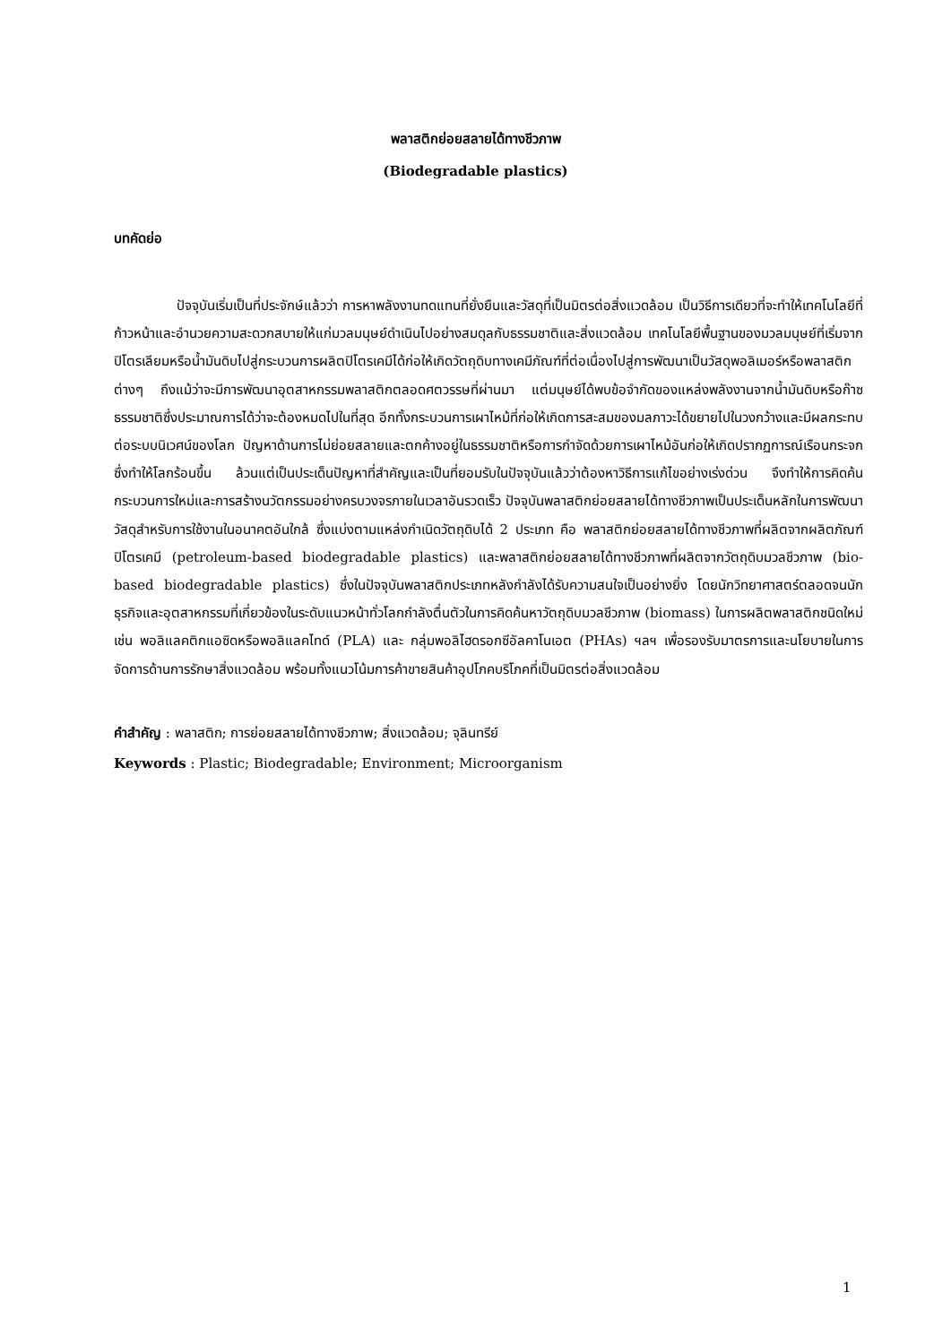พลาสติกย่อยสลายได้ทางชีวภาพ
(Biodegradable plastics)
บทคัดย่อ
ปัจจุบันเริ่มเป็นที่ประจักษ์แล้วว่า การหาพลังงานทดแทนที่ยั่งยืนและวัสดุที่เป็นมิตรต่อสิ่งแวดล้อม เป็นวิธีการเดียวที่จะทำให้เทคโนโลยีที่ก้าวหน้าและอำนวยความสะดวกสบายให้แก่มวลมนุษย์ดำเนินไปอย่างสมดุลกับธรรมชาติและสิ่งแวดล้อม เทคโนโลยีพื้นฐานของมวลมนุษย์ที่เริ่มจากปิโตรเลียมหรือน้ำมันดิบไปสู่กระบวนการผลิตปิโตรเคมีได้ก่อให้เกิดวัตถุดิบทางเคมีภัณฑ์ที่ต่อเนื่องไปสู่การพัฒนาเป็นวัสดุพอลิเมอร์หรือพลาสติกต่างๆ ถึงแม้ว่าจะมีการพัฒนาอุตสาหกรรมพลาสติกตลอดศตวรรษที่ผ่านมา แต่มนุษย์ได้พบข้อจำกัดของแหล่งพลังงานจากน้ำมันดิบหรือก๊าซธรรมชาติซึ่งประมาณการได้ว่าจะต้องหมดไปในที่สุด อีกทั้งกระบวนการเผาไหม้ที่ก่อให้เกิดการสะสมของมลภาวะได้ขยายไปในวงกว้างและมีผลกระทบต่อระบบนิเวศน์ของโลก ปัญหาด้านการไม่ย่อยสลายและตกค้างอยู่ในธรรมชาติหรือการกำจัดด้วยการเผาไหม้อันก่อให้เกิดปรากฏการณ์เรือนกระจกซึ่งทำให้โลกร้อนขึ้น ล้วนแต่เป็นประเด็นปัญหาที่สำคัญและเป็นที่ยอมรับในปัจจุบันแล้วว่าต้องหาวิธีการแก้ไขอย่างเร่งด่วน จึงทำให้การคิดค้นกระบวนการใหม่และการสร้างนวัตกรรมอย่างครบวงจรภายในเวลาอันรวดเร็ว ปัจจุบันพลาสติกย่อยสลายได้ทางชีวภาพเป็นประเด็นหลักในการพัฒนาวัสดุสำหรับการใช้งานในอนาคตอันใกล้ ซึ่งแบ่งตามแหล่งกำเนิดวัตถุดิบได้ 2 ประเภท คือ พลาสติกย่อยสลายได้ทางชีวภาพที่ผลิตจากผลิตภัณฑ์ปิโตรเคมี (petroleum-based biodegradable plastics) และพลาสติกย่อยสลายได้ทางชีวภาพที่ผลิตจากวัตถุดิบมวลชีวภาพ (bio-based biodegradable plastics) ซึ่งในปัจจุบันพลาสติกประเภทหลังกำลังได้รับความสนใจเป็นอย่างยิ่ง โดยนักวิทยาศาสตร์ตลอดจนนักธุรกิจและอุตสาหกรรมที่เกี่ยวข้องในระดับแนวหน้าทั่วโลกกำลังตื่นตัวในการคิดค้นหาวัตถุดิบมวลชีวภาพ (biomass) ในการผลิตพลาสติกชนิดใหม่ เช่น พอลิแลคติกแอซิดหรือพอลิแลคไทด์ (PLA) และ กลุ่มพอลิไฮดรอกซีอัลคาโนเอต (PHAs) ฯลฯ เพื่อรองรับมาตรการและนโยบายในการจัดการด้านการรักษาสิ่งแวดล้อม พร้อมทั้งแนวโน้มการค้าขายสินค้าอุปโภคบริโภคที่เป็นมิตรต่อสิ่งแวดล้อม
คำสำคัญ : พลาสติก; การย่อยสลายได้ทางชีวภาพ; สิ่งแวดล้อม; จุลินทรีย์
Keywords : Plastic; Biodegradable; Environment; Microorganism
1